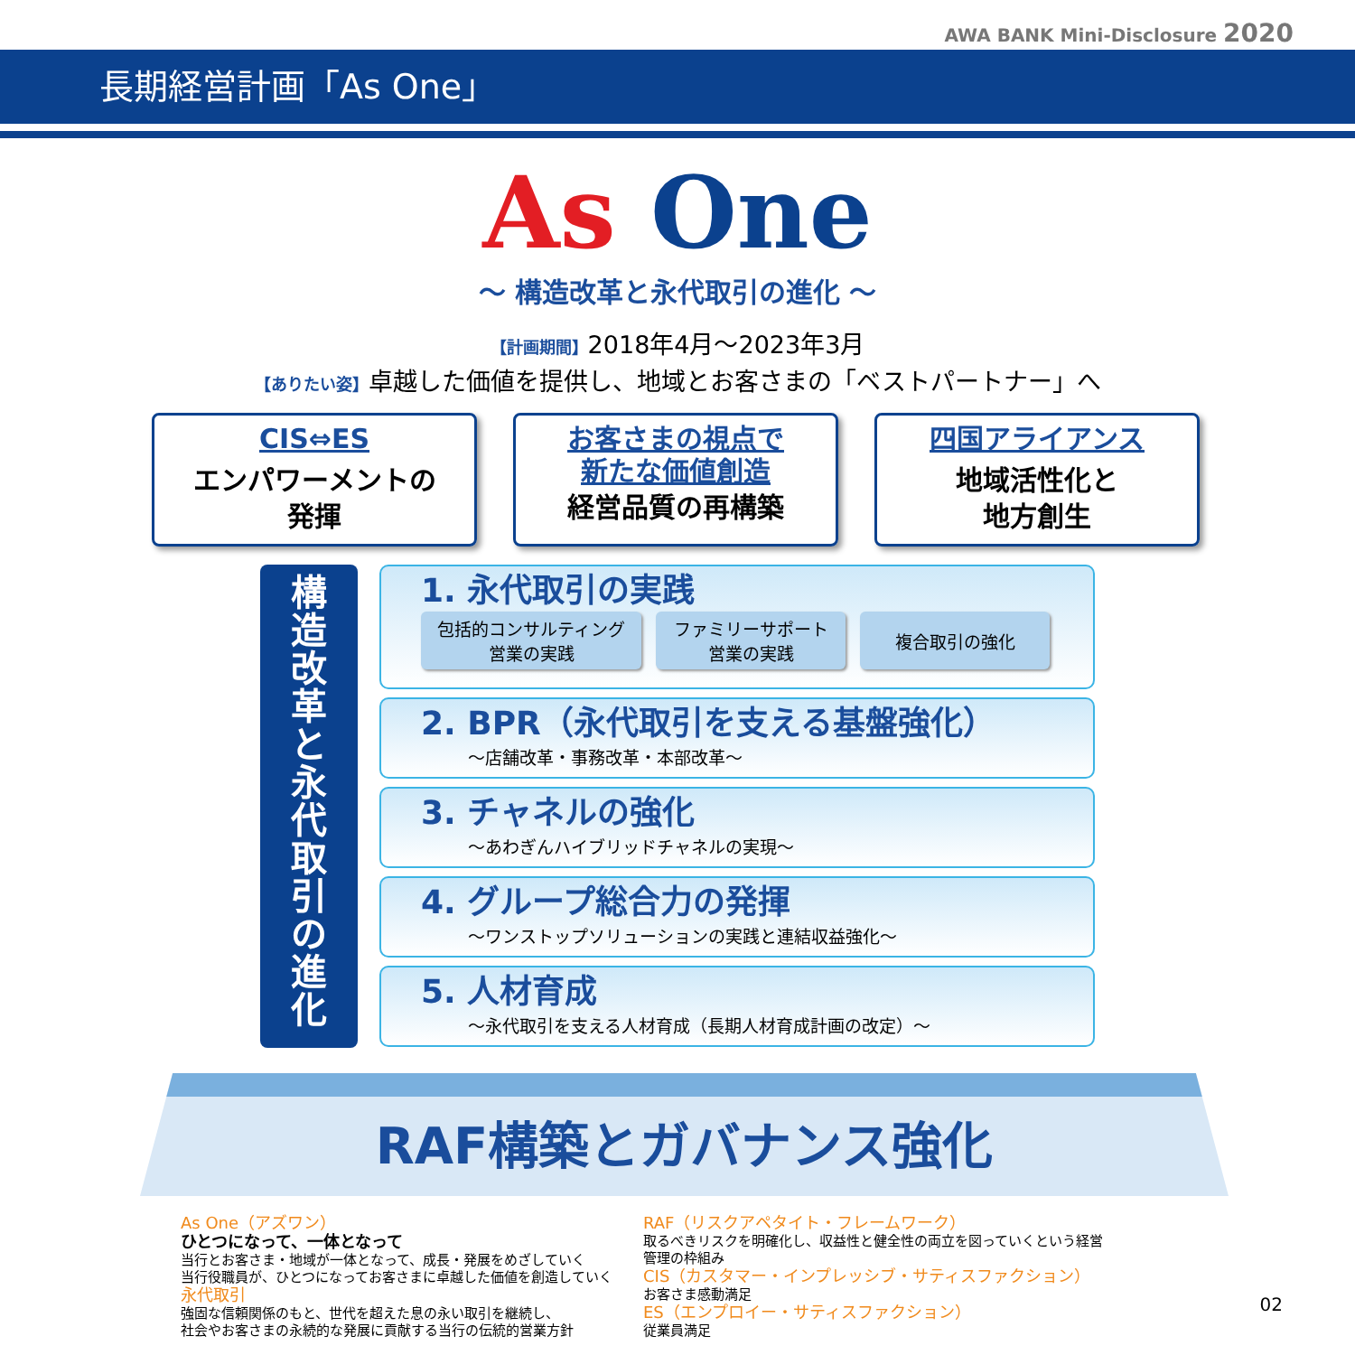AWA BANK Mini-Disclosure 2020
長期経営計画「As One」
As One
～ 構造改革と永代取引の進化 ～
【計画期間】2018年4月～2023年3月
【ありたい姿】卓越した価値を提供し、地域とお客さまの「ベストパートナー」へ
CIS⇔ES
エンパワーメントの
発揮
お客さまの視点で
新たな価値創造
経営品質の再構築
四国アライアンス
地域活性化と
地方創生
構
造
改
革
と
永
代
取
引
の
進
化
1. 永代取引の実践
包括的コンサルティング
営業の実践
ファミリーサポート
営業の実践
複合取引の強化
2. BPR（永代取引を支える基盤強化）
～店舗改革・事務改革・本部改革～
3. チャネルの強化
～あわぎんハイブリッドチャネルの実現～
4. グループ総合力の発揮
～ワンストップソリューションの実践と連結収益強化～
5. 人材育成
～永代取引を支える人材育成（長期人材育成計画の改定）～
RAF構築とガバナンス強化
As One（アズワン）
ひとつになって、一体となって
当行とお客さま・地域が一体となって、成長・発展をめざしていく
当行役職員が、ひとつになってお客さまに卓越した価値を創造していく
永代取引
強固な信頼関係のもと、世代を超えた息の永い取引を継続し、
社会やお客さまの永続的な発展に貢献する当行の伝統的営業方針
RAF（リスクアペタイト・フレームワーク）
取るべきリスクを明確化し、収益性と健全性の両立を図っていくという経営管理の枠組み
CIS（カスタマー・インプレッシブ・サティスファクション）
お客さま感動満足
ES（エンプロイー・サティスファクション）
従業員満足
02